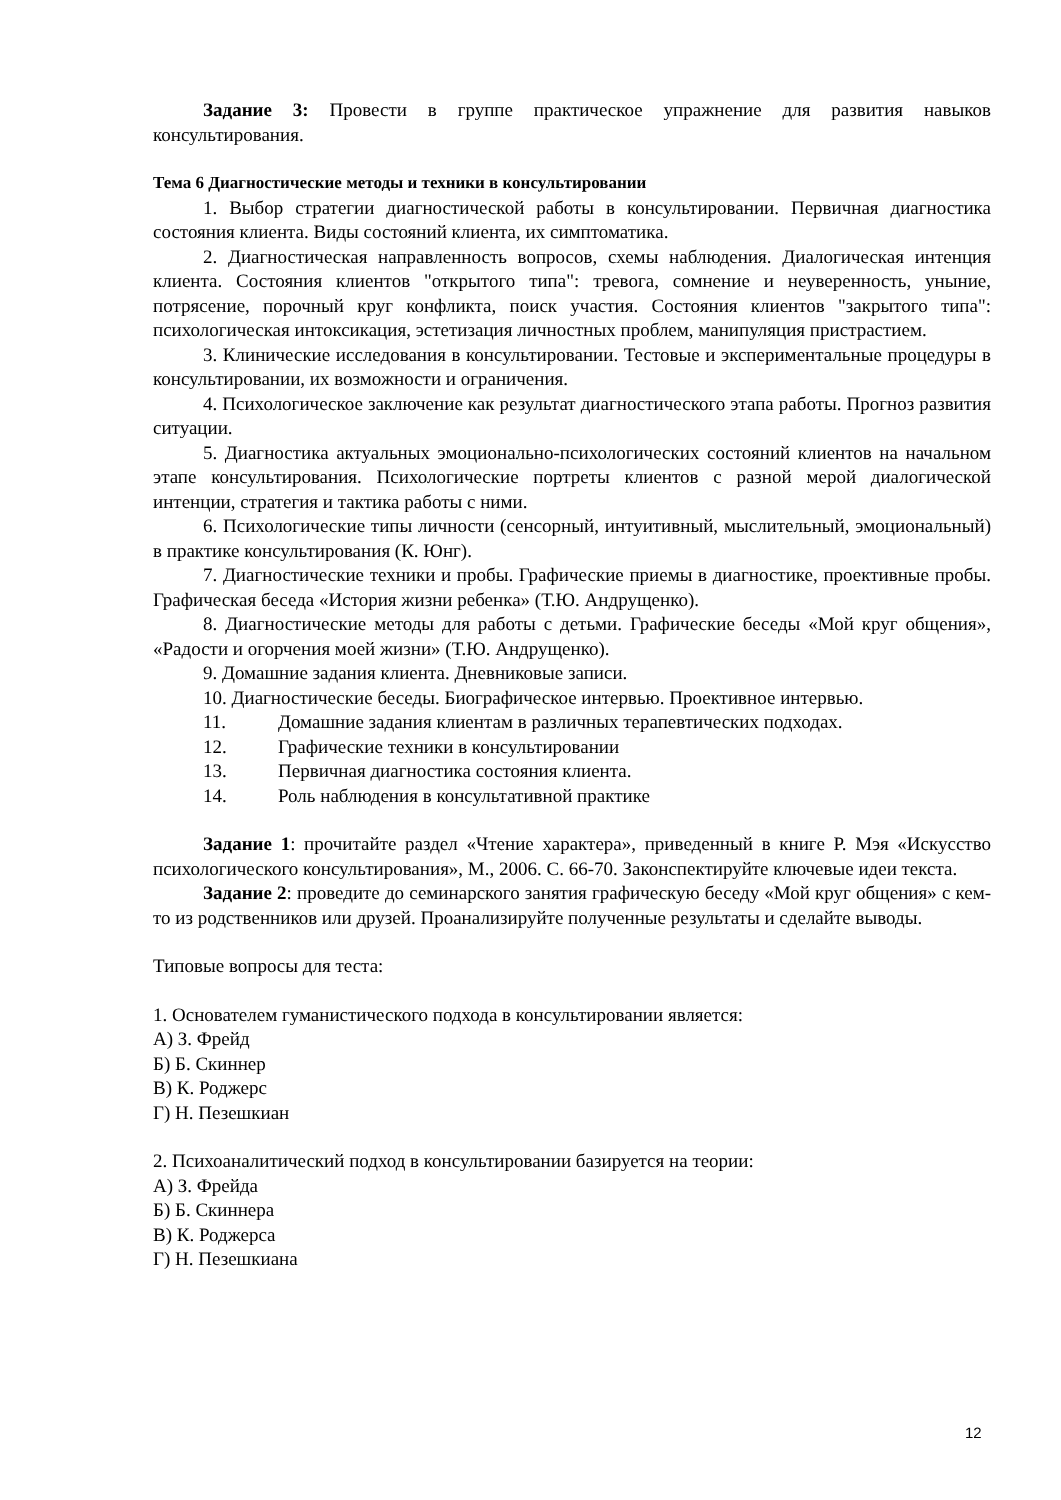Задание 3: Провести в группе практическое упражнение для развития навыков консультирования.
Тема 6 Диагностические методы и техники в консультировании
1. Выбор стратегии диагностической работы в консультировании. Первичная диагностика состояния клиента. Виды состояний клиента, их симптоматика.
2. Диагностическая направленность вопросов, схемы наблюдения. Диалогическая интенция клиента. Состояния клиентов "открытого типа": тревога, сомнение и неуверенность, уныние, потрясение, порочный круг конфликта, поиск участия. Состояния клиентов "закрытого типа": психологическая интоксикация, эстетизация личностных проблем, манипуляция пристрастием.
3. Клинические исследования в консультировании. Тестовые и экспериментальные процедуры в консультировании, их возможности и ограничения.
4. Психологическое заключение как результат диагностического этапа работы. Прогноз развития ситуации.
5. Диагностика актуальных эмоционально-психологических состояний клиентов на начальном этапе консультирования. Психологические портреты клиентов с разной мерой диалогической интенции, стратегия и тактика работы с ними.
6. Психологические типы личности (сенсорный, интуитивный, мыслительный, эмоциональный) в практике консультирования (К. Юнг).
7. Диагностические техники и пробы. Графические приемы в диагностике, проективные пробы. Графическая беседа «История жизни ребенка» (Т.Ю. Андрущенко).
8. Диагностические методы для работы с детьми. Графические беседы «Мой круг общения», «Радости и огорчения моей жизни» (Т.Ю. Андрущенко).
9. Домашние задания клиента. Дневниковые записи.
10. Диагностические беседы. Биографическое интервью. Проективное интервью.
11. Домашние задания клиентам в различных терапевтических подходах.
12. Графические техники в консультировании
13. Первичная диагностика состояния клиента.
14. Роль наблюдения в консультативной практике
Задание 1: прочитайте раздел «Чтение характера», приведенный в книге Р. Мэя «Искусство психологического консультирования», М., 2006. С. 66-70. Законспектируйте ключевые идеи текста.
Задание 2: проведите до семинарского занятия графическую беседу «Мой круг общения» с кем-то из родственников или друзей. Проанализируйте полученные результаты и сделайте выводы.
Типовые вопросы для теста:
1. Основателем гуманистического подхода в консультировании является:
А) З. Фрейд
Б) Б. Скиннер
В) К. Роджерс
Г) Н. Пезешкиан
2. Психоаналитический подход в консультировании базируется на теории:
А) З. Фрейда
Б) Б. Скиннера
В) К. Роджерса
Г) Н. Пезешкиана
12